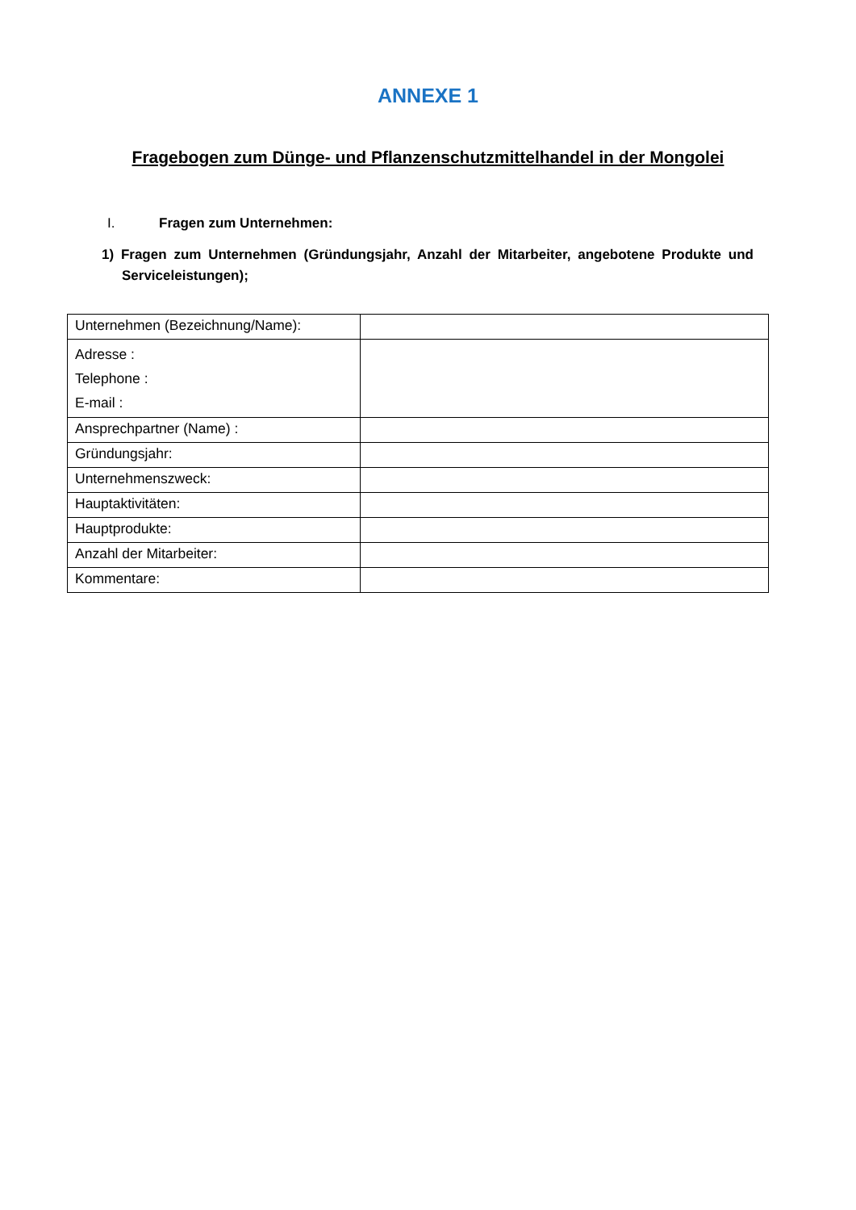ANNEXE 1
Fragebogen zum Dünge- und Pflanzenschutzmittelhandel in der Mongolei
I. Fragen zum Unternehmen:
1) Fragen zum Unternehmen (Gründungsjahr, Anzahl der Mitarbeiter, angebotene Produkte und Serviceleistungen);
| Unternehmen (Bezeichnung/Name): | |
| Adresse : Telephone : E-mail : | |
| Ansprechpartner (Name) : | |
| Gründungsjahr: | |
| Unternehmenszweck: | |
| Hauptaktivitäten: | |
| Hauptprodukte: | |
| Anzahl der Mitarbeiter: | |
| Kommentare: | |